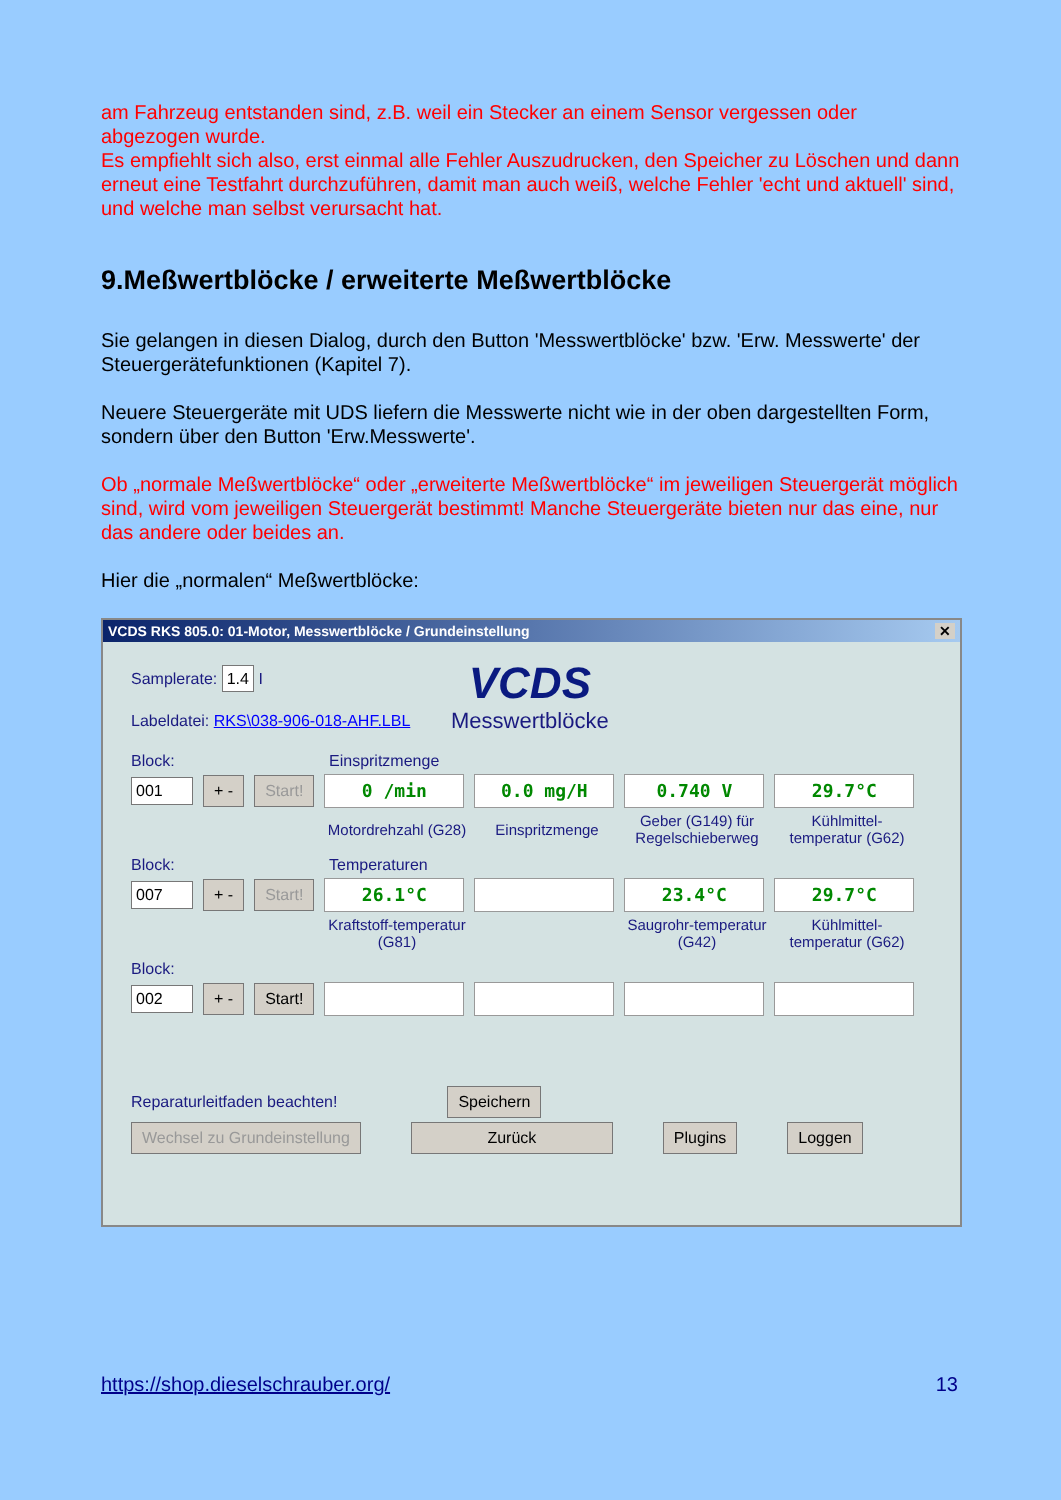am Fahrzeug entstanden sind, z.B. weil ein Stecker an einem Sensor vergessen oder abgezogen wurde.
Es empfiehlt sich also, erst einmal alle Fehler Auszudrucken, den Speicher zu Löschen und dann erneut eine Testfahrt durchzuführen, damit man auch weiß, welche Fehler 'echt und aktuell' sind, und welche man selbst verursacht hat.
9.Meßwertblöcke / erweiterte Meßwertblöcke
Sie gelangen in diesen Dialog, durch den Button 'Messwertblöcke' bzw. 'Erw. Messwerte' der Steuergerätefunktionen (Kapitel 7).
Neuere Steuergeräte mit UDS liefern die Messwerte nicht wie in der oben dargestellten Form, sondern über den Button 'Erw.Messwerte'.
Ob „normale Meßwertblöcke“ oder „erweiterte Meßwertblöcke“ im jeweiligen Steuergerät möglich sind, wird vom jeweiligen Steuergerät bestimmt! Manche Steuergeräte bieten nur das eine, nur das andere oder beides an.
Hier die „normalen“ Meßwertblöcke:
VCDS RKS 805.0: 01-Motor, Messwertblöcke / Grundeinstellung ✕
Samplerate: 1.4 I
Labeldatei: RKS\038-906-018-AHF.LBL
VCDS
Messwertblöcke
Block: Einspritzmenge
001 + - Start! 0 /min 0.0 mg/H 0.740 V 29.7°C
Motordrehzahl (G28) Einspritzmenge Geber (G149) für Regelschieberweg Kühlmittel-temperatur (G62)
Block: Temperaturen
007 + - Start! 26.1°C 23.4°C 29.7°C
Kraftstoff-temperatur (G81) Saugrohr-temperatur (G42) Kühlmittel-temperatur (G62)
Block:
002 + - Start!
Reparaturleitfaden beachten! Speichern
Wechsel zu Grundeinstellung Zurück Plugins Loggen
https://shop.dieselschrauber.org/ 13